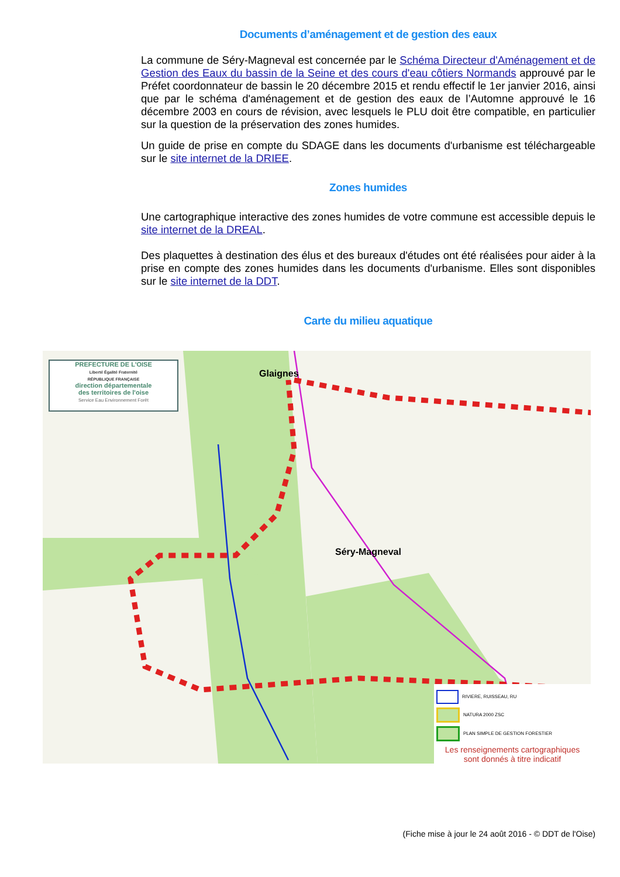Documents d’aménagement et de gestion des eaux
La commune de Séry-Magneval est concernée par le Schéma Directeur d'Aménagement et de Gestion des Eaux du bassin de la Seine et des cours d'eau côtiers Normands approuvé par le Préfet coordonnateur de bassin le 20 décembre 2015 et rendu effectif le 1er janvier 2016, ainsi que par le schéma d'aménagement et de gestion des eaux de l’Automne approuvé le 16 décembre 2003 en cours de révision, avec lesquels le PLU doit être compatible, en particulier sur la question de la préservation des zones humides.
Un guide de prise en compte du SDAGE dans les documents d'urbanisme est téléchargeable sur le site internet de la DRIEE.
Zones humides
Une cartographique interactive des zones humides de votre commune est accessible depuis le site internet de la DREAL.
Des plaquettes à destination des élus et des bureaux d'études ont été réalisées pour aider à la prise en compte des zones humides dans les documents d'urbanisme. Elles sont disponibles sur le site internet de la DDT.
Carte du milieu aquatique
PREFECTURE DE L'OISE
Liberté Égalité Fraternité
RÉPUBLIQUE FRANÇAISE
direction départementale
des territoires de l'oise
Service Eau Environnement Forêt
Séry-Magneval
Glaignes
RIVIERE, RUISSEAU, RU
NATURA 2000 ZSC
PLAN SIMPLE DE GESTION FORESTIER
Les renseignements cartographiques sont donnés à titre indicatif
(Fiche mise à jour le 24 août 2016 - © DDT de l'Oise)